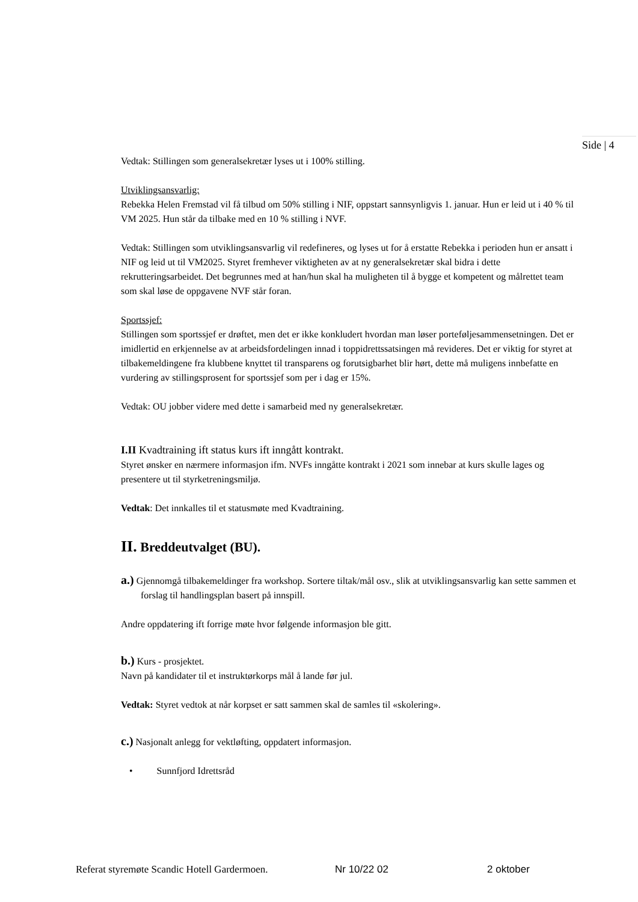Side | 4
Vedtak: Stillingen som generalsekretær lyses ut i 100% stilling.
Utviklingsansvarlig:
Rebekka Helen Fremstad vil få tilbud om 50% stilling i NIF, oppstart sannsynligvis 1. januar. Hun er leid ut i 40 % til VM 2025. Hun står da tilbake med en 10 % stilling i NVF.
Vedtak: Stillingen som utviklingsansvarlig vil redefineres, og lyses ut for å erstatte Rebekka i perioden hun er ansatt i NIF og leid ut til VM2025. Styret fremhever viktigheten av at ny generalsekretær skal bidra i dette rekrutteringsarbeidet. Det begrunnes med at han/hun skal ha muligheten til å bygge et kompetent og målrettet team som skal løse de oppgavene NVF står foran.
Sportssjef:
Stillingen som sportssjef er drøftet, men det er ikke konkludert hvordan man løser porteføljesammensetningen. Det er imidlertid en erkjennelse av at arbeidsfordelingen innad i toppidrettssatsingen må revideres. Det er viktig for styret at tilbakemeldingene fra klubbene knyttet til transparens og forutsigbarhet blir hørt, dette må muligens innbefatte en vurdering av stillingsprosent for sportssjef som per i dag er 15%.
Vedtak: OU jobber videre med dette i samarbeid med ny generalsekretær.
I.II Kvadtraining ift status kurs ift inngått kontrakt.
Styret ønsker en nærmere informasjon ifm. NVFs inngåtte kontrakt i 2021 som innebar at kurs skulle lages og presentere ut til styrketreningsmiljø.
Vedtak: Det innkalles til et statusmøte med Kvadtraining.
II. Breddeutvalget (BU).
a.) Gjennomgå tilbakemeldinger fra workshop. Sortere tiltak/mål osv., slik at utviklingsansvarlig kan sette sammen et forslag til handlingsplan basert på innspill.
Andre oppdatering ift forrige møte hvor følgende informasjon ble gitt.
b.) Kurs - prosjektet.
Navn på kandidater til et instruktørkorps mål å lande før jul.
Vedtak: Styret vedtok at når korpset er satt sammen skal de samles til «skolering».
c.) Nasjonalt anlegg for vektløfting, oppdatert informasjon.
• Sunnfjord Idrettsråd
Referat styremøte Scandic Hotell Gardermoen. Nr 10/22 02 2 oktober